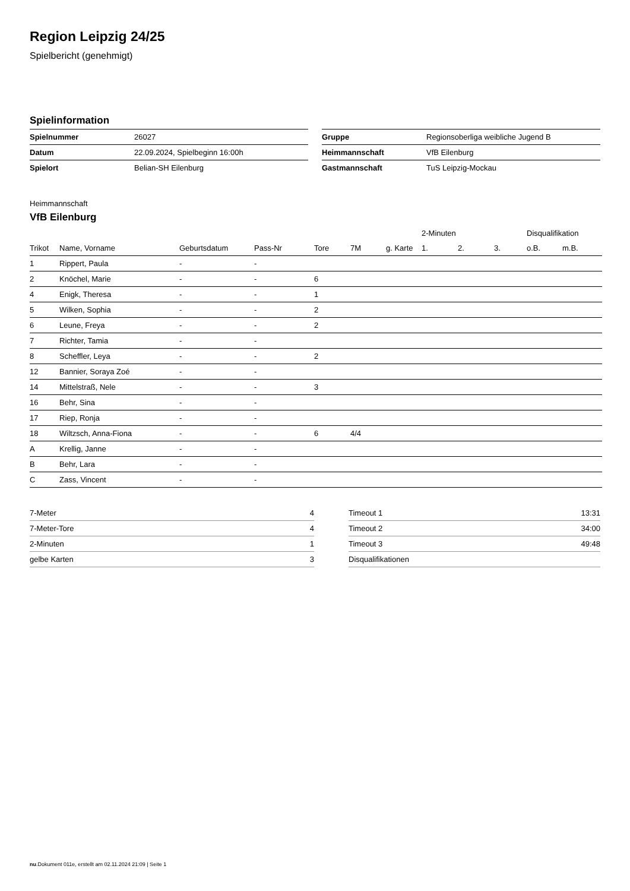Region Leipzig 24/25
Spielbericht (genehmigt)
Spielinformation
| Spielnummer | 26027 |
| Datum | 22.09.2024, Spielbeginn 16:00h |
| Spielort | Belian-SH Eilenburg |
| Gruppe | Regionsoberliga weibliche Jugend B |
| Heimmannschaft | VfB Eilenburg |
| Gastmannschaft | TuS Leipzig-Mockau |
Heimmannschaft
VfB Eilenburg
| | | | | | | | 2-Minuten | | | Disqualifikation | |
| --- | --- | --- | --- | --- | --- | --- | --- | --- | --- | --- | --- |
| Trikot | Name, Vorname | Geburtsdatum | Pass-Nr | Tore | 7M | g. Karte | 1. | 2. | 3. | o.B. | m.B. |
| 1 | Rippert, Paula | - | - | | | | | | | | |
| 2 | Knöchel, Marie | - | - | 6 | | | | | | | |
| 4 | Enigk, Theresa | - | - | 1 | | | | | | | |
| 5 | Wilken, Sophia | - | - | 2 | | | | | | | |
| 6 | Leune, Freya | - | - | 2 | | | | | | | |
| 7 | Richter, Tamia | - | - | | | | | | | | |
| 8 | Scheffler, Leya | - | - | 2 | | | | | | | |
| 12 | Bannier, Soraya Zoé | - | - | | | | | | | | |
| 14 | Mittelstraß, Nele | - | - | 3 | | | | | | | |
| 16 | Behr, Sina | - | - | | | | | | | | |
| 17 | Riep, Ronja | - | - | | | | | | | | |
| 18 | Wiltzsch, Anna-Fiona | - | - | 6 | 4/4 | | | | | | |
| A | Krellig, Janne | - | - | | | | | | | | |
| B | Behr, Lara | - | - | | | | | | | | |
| C | Zass, Vincent | - | - | | | | | | | | |
| 7-Meter | 4 |
| 7-Meter-Tore | 4 |
| 2-Minuten | 1 |
| gelbe Karten | 3 |
| Timeout 1 | 13:31 |
| Timeout 2 | 34:00 |
| Timeout 3 | 49:48 |
| Disqualifikationen | |
nu.Dokument 011e, erstellt am 02.11.2024 21:09 | Seite 1